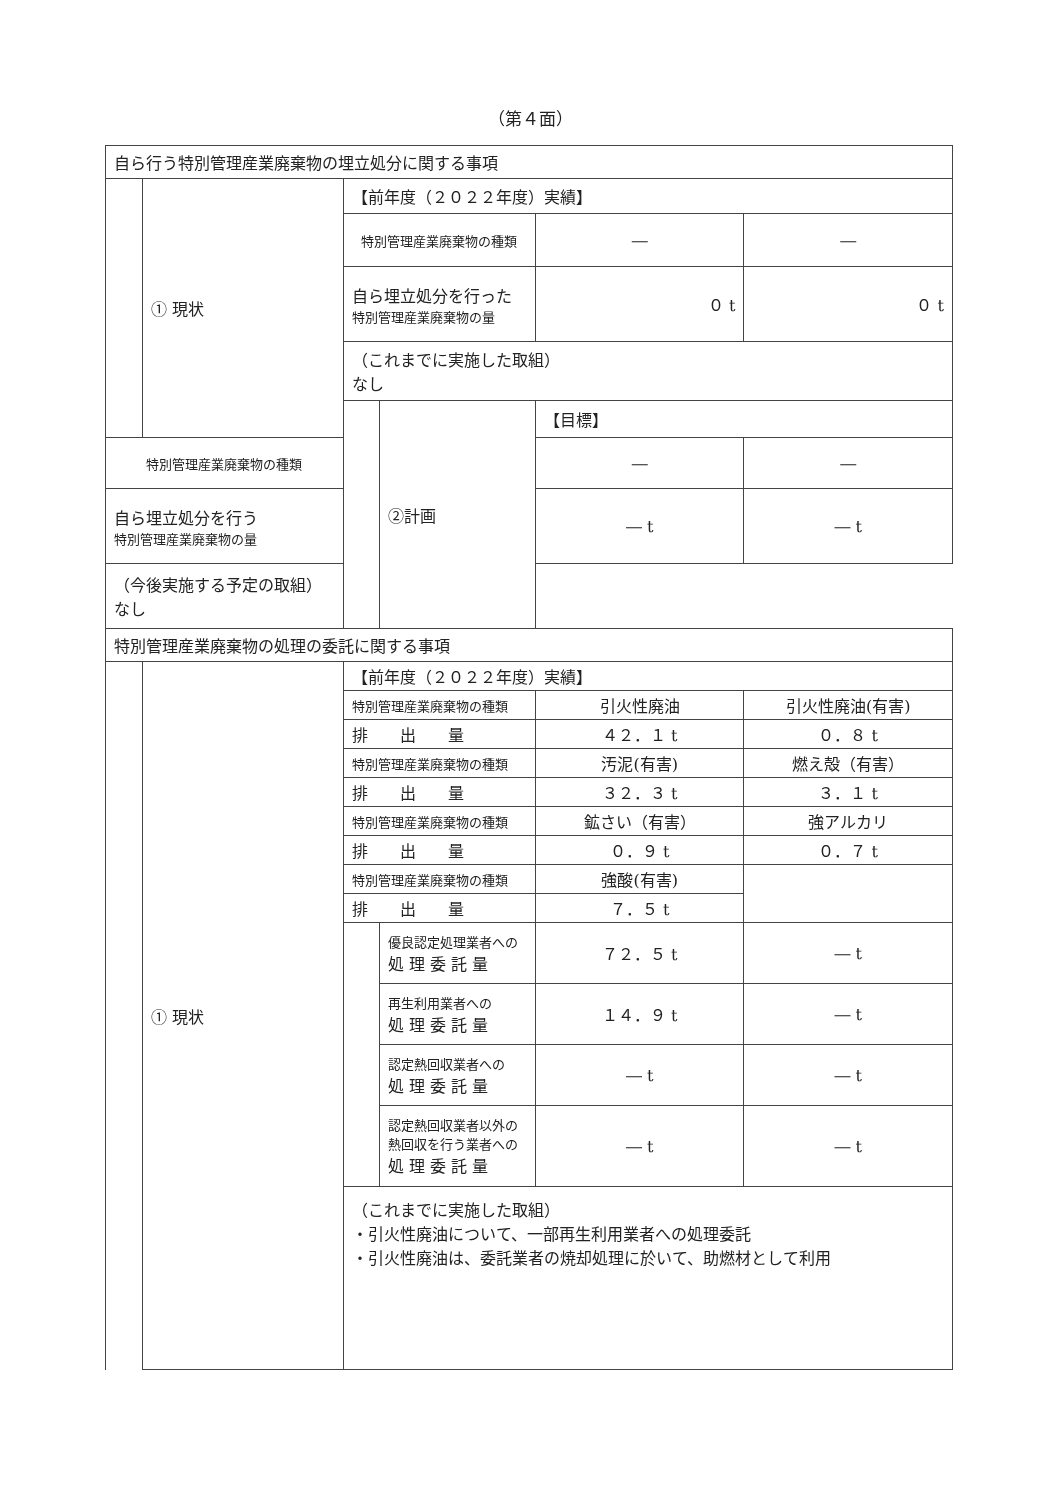（第４面）
| 自ら行う特別管理産業廃棄物の埋立処分に関する事項 | | | | | |
| | ① 現状 | 【前年度（２０２２年度）実績】 | | | |
| | | 特別管理産業廃棄物の種類 | | ― | ― |
| | | 自ら埋立処分を行った 特別管理産業廃棄物の量 | | ０ t | ０ t |
| | | （これまでに実施した取組） なし | | | |
| | | | ②計画 | 【目標】 | |
| 特別管理産業廃棄物の種類 | | | | ― | ― |
| 自ら埋立処分を行う 特別管理産業廃棄物の量 | | | | ― t | ― t |
| （今後実施する予定の取組） なし | | | | | |
| 特別管理産業廃棄物の処理の委託に関する事項 | | | | | |
| | ① 現状 | 【前年度（２０２２年度）実績】 | | | |
| | | 特別管理産業廃棄物の種類 | | 引火性廃油 | 引火性廃油(有害) |
| | | 排 出 量 | | ４２．１ t | ０．８ t |
| | | 特別管理産業廃棄物の種類 | | 汚泥(有害) | 燃え殻（有害） |
| | | 排 出 量 | | ３２．３ t | ３．１ t |
| | | 特別管理産業廃棄物の種類 | | 鉱さい（有害） | 強アルカリ |
| | | 排 出 量 | | ０．９ t | ０．７ t |
| | | 特別管理産業廃棄物の種類 | | 強酸(有害) | |
| | | 排 出 量 | | ７．５ t | |
| | | | 優良認定処理業者への 処 理 委 託 量 | ７２．５ t | ― t |
| | | | 再生利用業者への 処 理 委 託 量 | １４．９ t | ― t |
| | | | 認定熱回収業者への 処 理 委 託 量 | ― t | ― t |
| | | | 認定熱回収業者以外の 熱回収を行う業者への 処 理 委 託 量 | ― t | ― t |
| | | （これまでに実施した取組） ・引火性廃油について、一部再生利用業者への処理委託 ・引火性廃油は、委託業者の焼却処理に於いて、助燃材として利用 | | | |